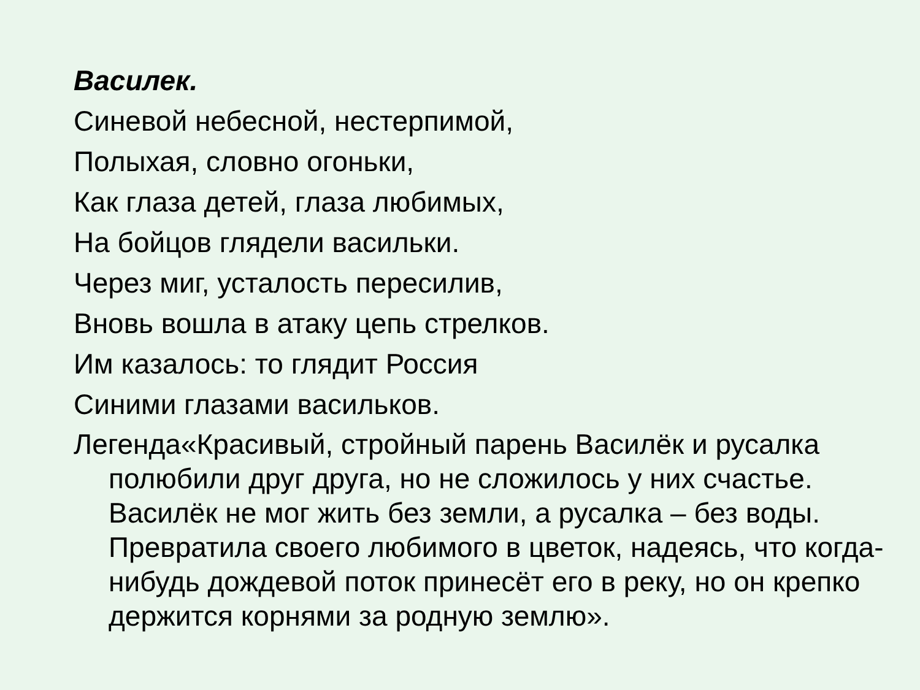Василек.
Синевой небесной, нестерпимой,
Полыхая, словно огоньки,
Как глаза детей, глаза любимых,
На бойцов глядели васильки.
Через миг, усталость пересилив,
Вновь вошла в атаку цепь стрелков.
Им казалось: то глядит Россия
Синими глазами васильков.
Легенда«Красивый, стройный парень Василёк и русалка полюбили друг друга, но не сложилось у них счастье. Василёк не мог жить без земли, а русалка – без воды. Превратила своего любимого в цветок, надеясь, что когда-нибудь дождевой поток принесёт его в реку, но он крепко держится корнями за родную землю».